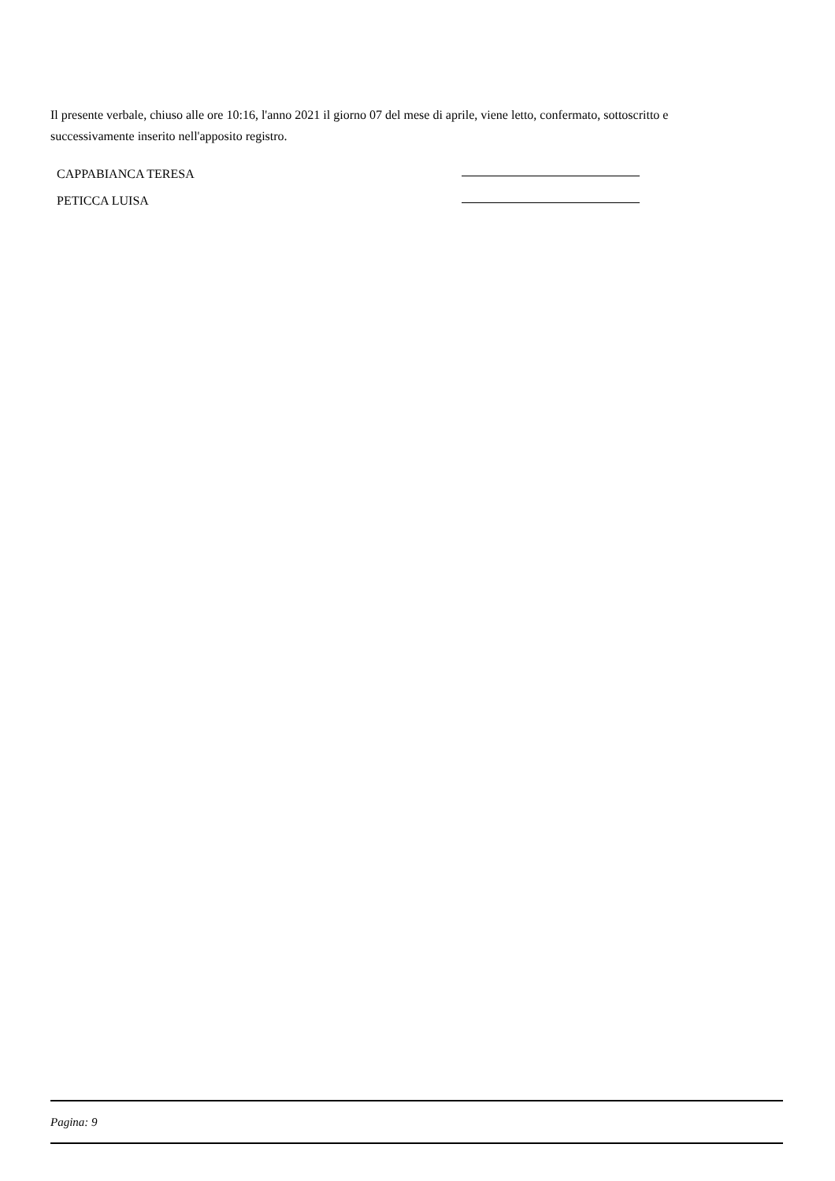Il presente verbale, chiuso alle ore 10:16, l'anno 2021 il giorno 07 del mese di aprile, viene letto, confermato, sottoscritto e successivamente inserito nell'apposito registro.
CAPPABIANCA TERESA
PETICCA LUISA
Pagina: 9